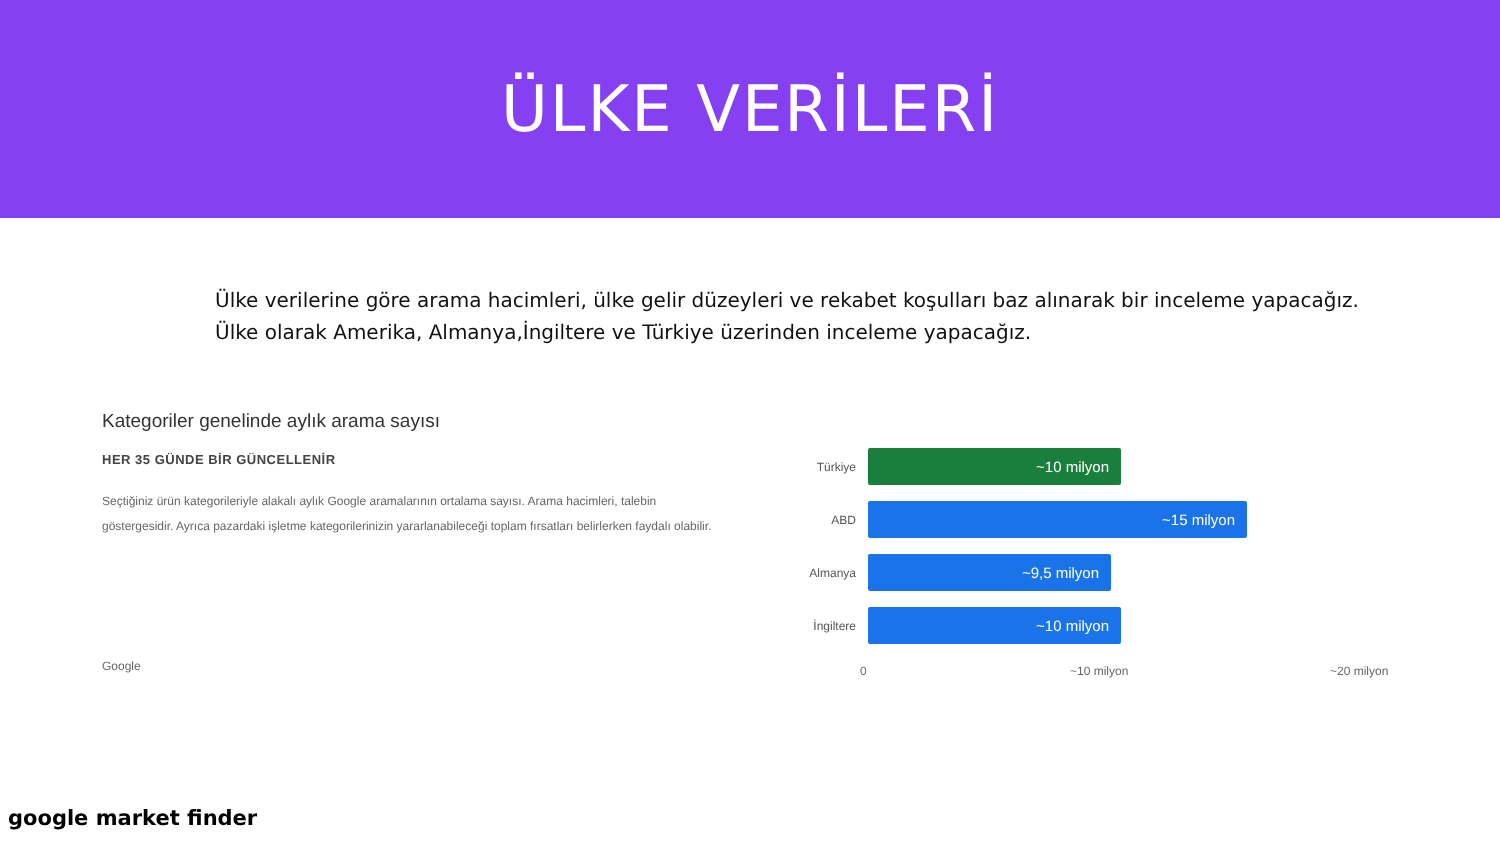ÜLKE VERİLERİ
Ülke verilerine göre arama hacimleri, ülke gelir düzeyleri ve rekabet koşulları baz alınarak bir inceleme yapacağız.
Ülke olarak Amerika, Almanya,İngiltere ve Türkiye üzerinden inceleme yapacağız.
Kategoriler genelinde aylık arama sayısı
HER 35 GÜNDE BİR GÜNCELLENİR
Seçtiğiniz ürün kategorileriyle alakalı aylık Google aramalarının ortalama sayısı. Arama hacimleri, talebin göstergesidir. Ayrıca pazardaki işletme kategorilerinizin yararlanabileceği toplam fırsatları belirlerken faydalı olabilir.
Google
Türkiye
~10 milyon
ABD
~15 milyon
Almanya
~9,5 milyon
İngiltere
~10 milyon
0 ~10 milyon ~20 milyon
google market finder